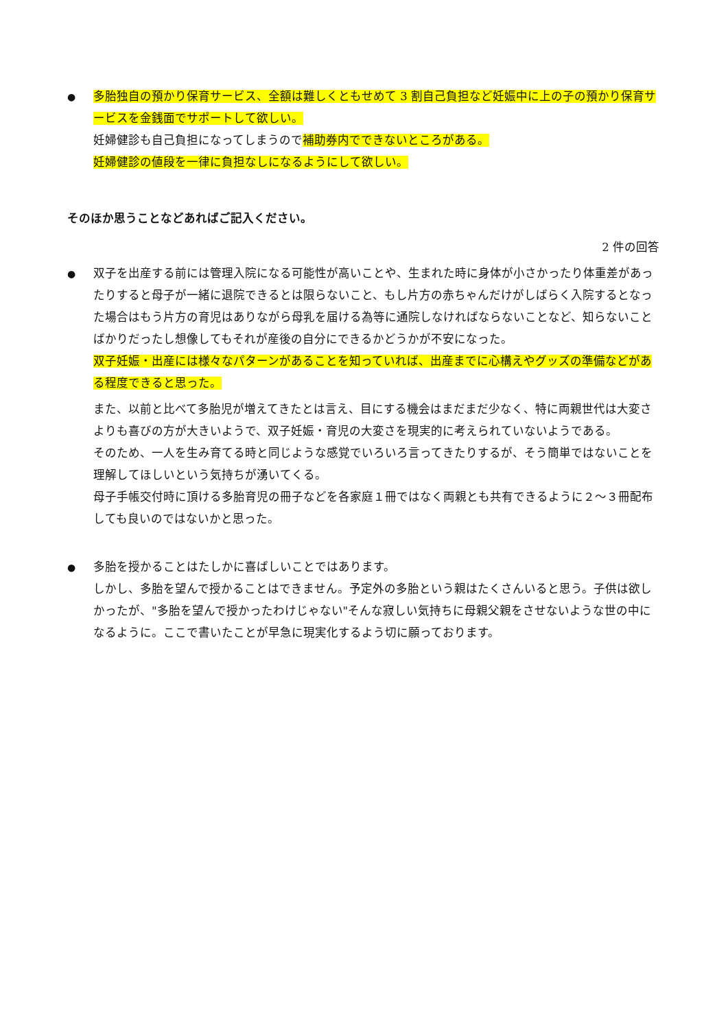●
多胎独自の預かり保育サービス、全額は難しくともせめて 3 割自己負担など妊娠中に上の子の預かり保育サービスを金銭面でサポートして欲しい。
妊婦健診も自己負担になってしまうので補助券内でできないところがある。
妊婦健診の値段を一律に負担なしになるようにして欲しい。
そのほか思うことなどあればご記入ください。
2 件の回答
●
双子を出産する前には管理入院になる可能性が高いことや、生まれた時に身体が小さかったり体重差があったりすると母子が一緒に退院できるとは限らないこと、もし片方の赤ちゃんだけがしばらく入院するとなった場合はもう片方の育児はありながら母乳を届ける為等に通院しなければならないことなど、知らないことばかりだったし想像してもそれが産後の自分にできるかどうかが不安になった。
双子妊娠・出産には様々なパターンがあることを知っていれば、出産までに心構えやグッズの準備などがある程度できると思った。
また、以前と比べて多胎児が増えてきたとは言え、目にする機会はまだまだ少なく、特に両親世代は大変さよりも喜びの方が大きいようで、双子妊娠・育児の大変さを現実的に考えられていないようである。
そのため、一人を生み育てる時と同じような感覚でいろいろ言ってきたりするが、そう簡単ではないことを理解してほしいという気持ちが湧いてくる。
母子手帳交付時に頂ける多胎育児の冊子などを各家庭１冊ではなく両親とも共有できるように２～３冊配布しても良いのではないかと思った。
●
多胎を授かることはたしかに喜ばしいことではあります。
しかし、多胎を望んで授かることはできません。予定外の多胎という親はたくさんいると思う。子供は欲しかったが、"多胎を望んで授かったわけじゃない"そんな寂しい気持ちに母親父親をさせないような世の中になるように。ここで書いたことが早急に現実化するよう切に願っております。